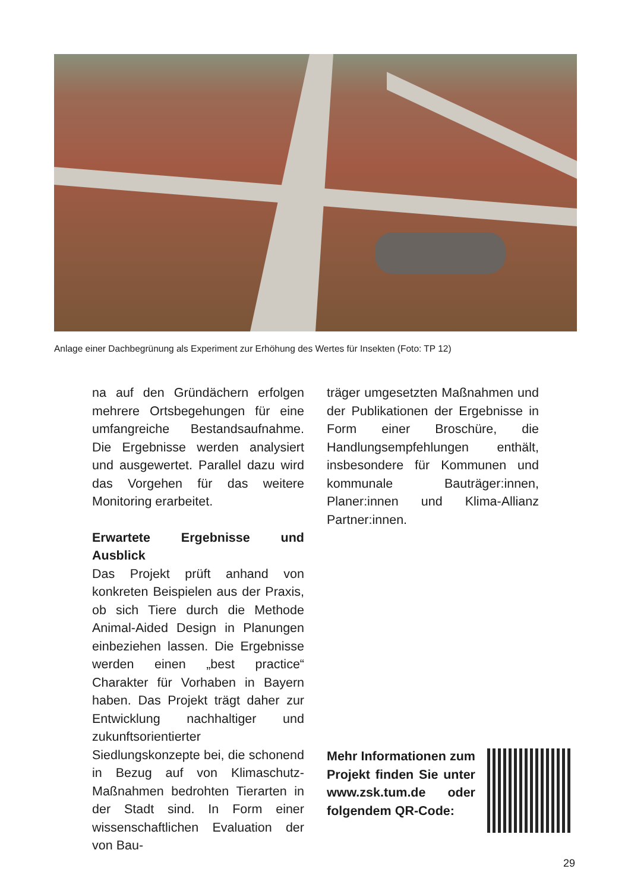Anlage einer Dachbegrünung als Experiment zur Erhöhung des Wertes für Insekten (Foto: TP 12)
na auf den Gründächern erfolgen mehrere Ortsbegehungen für eine umfangreiche Bestandsaufnahme. Die Ergebnisse werden analysiert und ausgewertet. Parallel dazu wird das Vorgehen für das weitere Monitoring erarbeitet.
Erwartete Ergebnisse und Ausblick
Das Projekt prüft anhand von konkreten Beispielen aus der Praxis, ob sich Tiere durch die Methode Animal-Aided Design in Planungen einbeziehen lassen. Die Ergebnisse werden einen „best practice“ Charakter für Vorhaben in Bayern haben. Das Projekt trägt daher zur Entwicklung nachhaltiger und zukunftsorientierter Siedlungskonzepte bei, die schonend in Bezug auf von Klimaschutz-Maßnahmen bedrohten Tierarten in der Stadt sind. In Form einer wissenschaftlichen Evaluation der von Bau-
träger umgesetzten Maßnahmen und der Publikationen der Ergebnisse in Form einer Broschüre, die Handlungsempfehlungen enthält, insbesondere für Kommunen und kommunale Bauträger:innen, Planer:innen und Klima-Allianz Partner:innen.
Mehr Informationen zum Projekt finden Sie unter www.zsk.tum.de oder folgendem QR-Code:
29